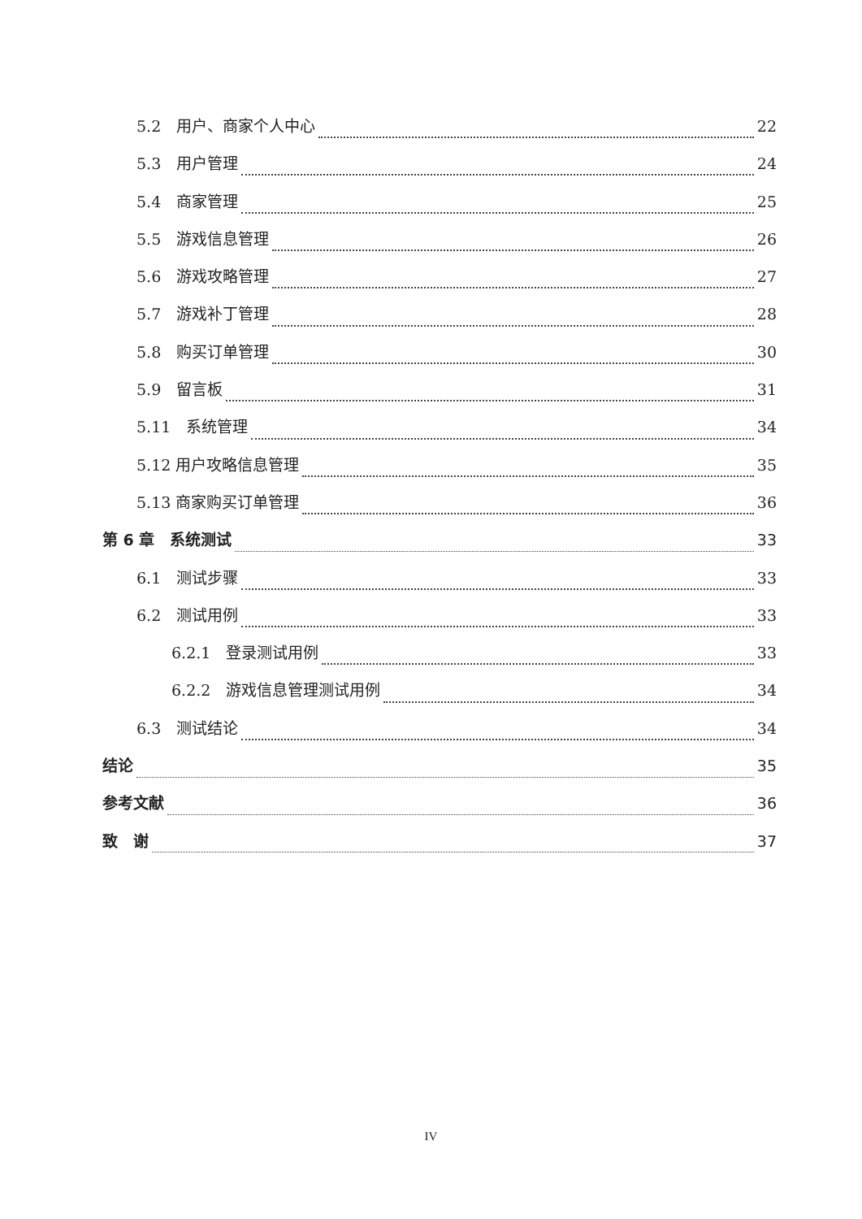5.2　用户、商家个人中心 22
5.3　用户管理 24
5.4　商家管理 25
5.5　游戏信息管理 26
5.6　游戏攻略管理 27
5.7　游戏补丁管理 28
5.8　购买订单管理 30
5.9　留言板 31
5.11　系统管理 34
5.12 用户攻略信息管理 35
5.13 商家购买订单管理 36
第 6 章　系统测试 33
6.1　测试步骤 33
6.2　测试用例 33
6.2.1　登录测试用例 33
6.2.2　游戏信息管理测试用例 34
6.3　测试结论 34
结论 35
参考文献 36
致　谢 37
IV